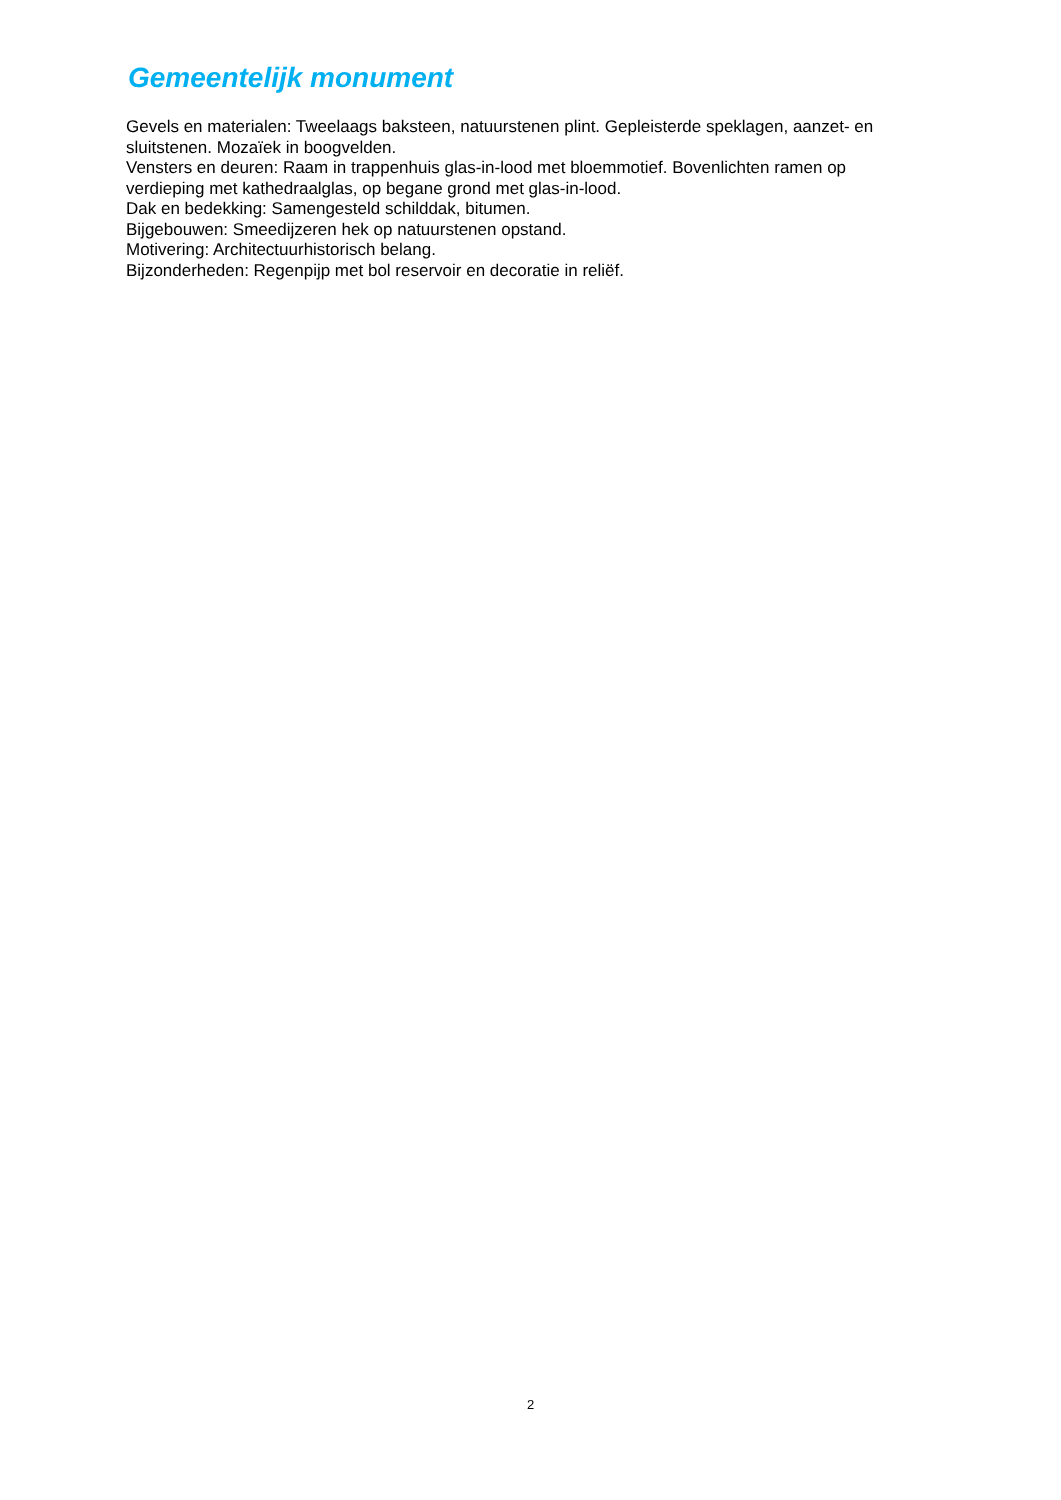Gemeentelijk monument
Gevels en materialen: Tweelaags baksteen, natuurstenen plint. Gepleisterde speklagen, aanzet- en sluitstenen. Mozaïek in boogvelden.
Vensters en deuren: Raam in trappenhuis glas-in-lood met bloemmotief. Bovenlichten ramen op verdieping met kathedraalglas, op begane grond met glas-in-lood.
Dak en bedekking: Samengesteld schilddak, bitumen.
Bijgebouwen: Smeedijzeren hek op natuurstenen opstand.
Motivering: Architectuurhistorisch belang.
Bijzonderheden: Regenpijp met bol reservoir en decoratie in reliëf.
2